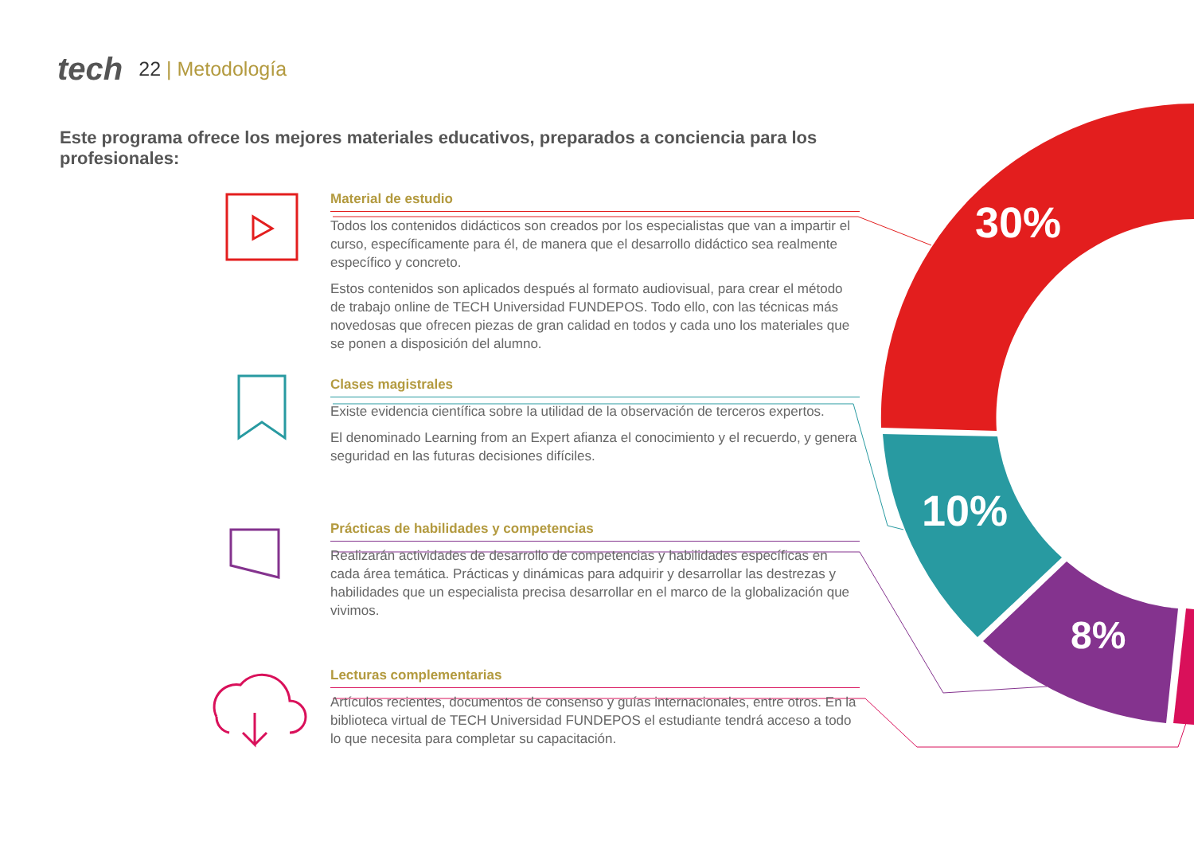tech 22 | Metodología
Este programa ofrece los mejores materiales educativos, preparados a conciencia para los profesionales:
Material de estudio
Todos los contenidos didácticos son creados por los especialistas que van a impartir el curso, específicamente para él, de manera que el desarrollo didáctico sea realmente específico y concreto.
Estos contenidos son aplicados después al formato audiovisual, para crear el método de trabajo online de TECH Universidad FUNDEPOS. Todo ello, con las técnicas más novedosas que ofrecen piezas de gran calidad en todos y cada uno los materiales que se ponen a disposición del alumno.
Clases magistrales
Existe evidencia científica sobre la utilidad de la observación de terceros expertos.
El denominado Learning from an Expert afianza el conocimiento y el recuerdo, y genera seguridad en las futuras decisiones difíciles.
Prácticas de habilidades y competencias
Realizarán actividades de desarrollo de competencias y habilidades específicas en cada área temática. Prácticas y dinámicas para adquirir y desarrollar las destrezas y habilidades que un especialista precisa desarrollar en el marco de la globalización que vivimos.
Lecturas complementarias
Artículos recientes, documentos de consenso y guías internacionales, entre otros. En la biblioteca virtual de TECH Universidad FUNDEPOS el estudiante tendrá acceso a todo lo que necesita para completar su capacitación.
30%
10%
8%